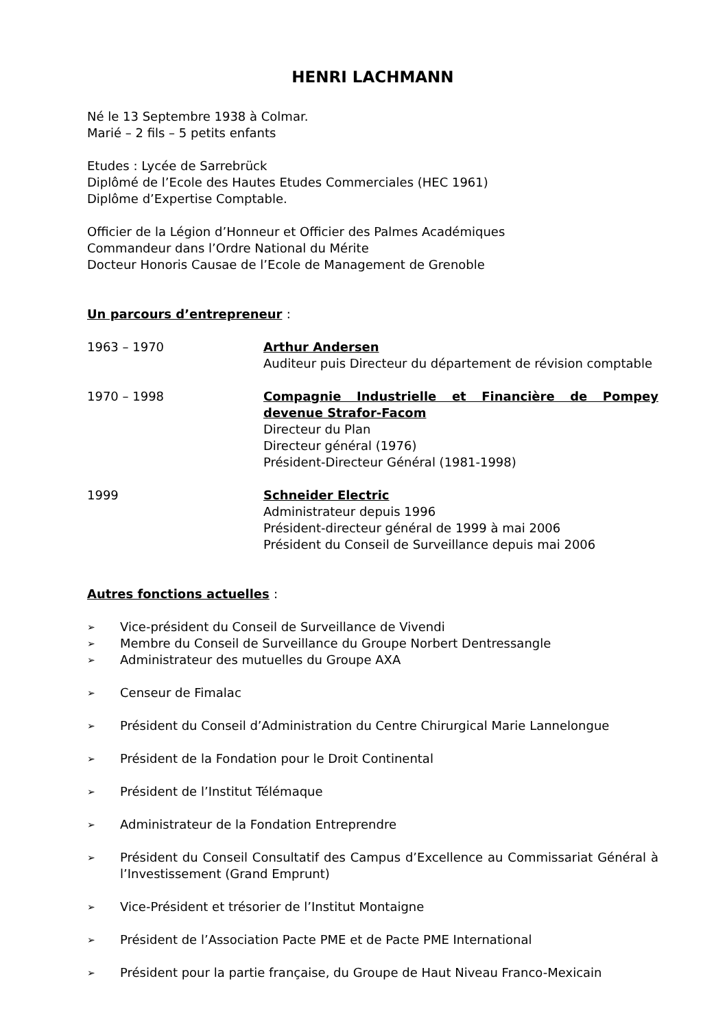HENRI LACHMANN
Né le 13 Septembre 1938 à Colmar.
Marié – 2 fils – 5 petits enfants
Etudes : Lycée de Sarrebrück
Diplômé de l’Ecole des Hautes Etudes Commerciales (HEC 1961)
Diplôme d’Expertise Comptable.
Officier de la Légion d’Honneur et Officier des Palmes Académiques
Commandeur dans l’Ordre National du Mérite
Docteur Honoris Causae de l’Ecole de Management de Grenoble
Un parcours d’entrepreneur :
1963 – 1970 Arthur Andersen
Auditeur puis Directeur du département de révision comptable
1970 – 1998 Compagnie Industrielle et Financière de Pompey devenue Strafor-Facom
Directeur du Plan
Directeur général (1976)
Président-Directeur Général (1981-1998)
1999 Schneider Electric
Administrateur depuis 1996
Président-directeur général de 1999 à mai 2006
Président du Conseil de Surveillance depuis mai 2006
Autres fonctions actuelles :
➢ Vice-président du Conseil de Surveillance de Vivendi
➢ Membre du Conseil de Surveillance du Groupe Norbert Dentressangle
➢ Administrateur des mutuelles du Groupe AXA
➢ Censeur de Fimalac
➢ Président du Conseil d’Administration du Centre Chirurgical Marie Lannelongue
➢ Président de la Fondation pour le Droit Continental
➢ Président de l’Institut Télémaque
➢ Administrateur de la Fondation Entreprendre
➢ Président du Conseil Consultatif des Campus d’Excellence au Commissariat Général à l’Investissement (Grand Emprunt)
➢ Vice-Président et trésorier de l’Institut Montaigne
➢ Président de l’Association Pacte PME et de Pacte PME International
➢ Président pour la partie française, du Groupe de Haut Niveau Franco-Mexicain